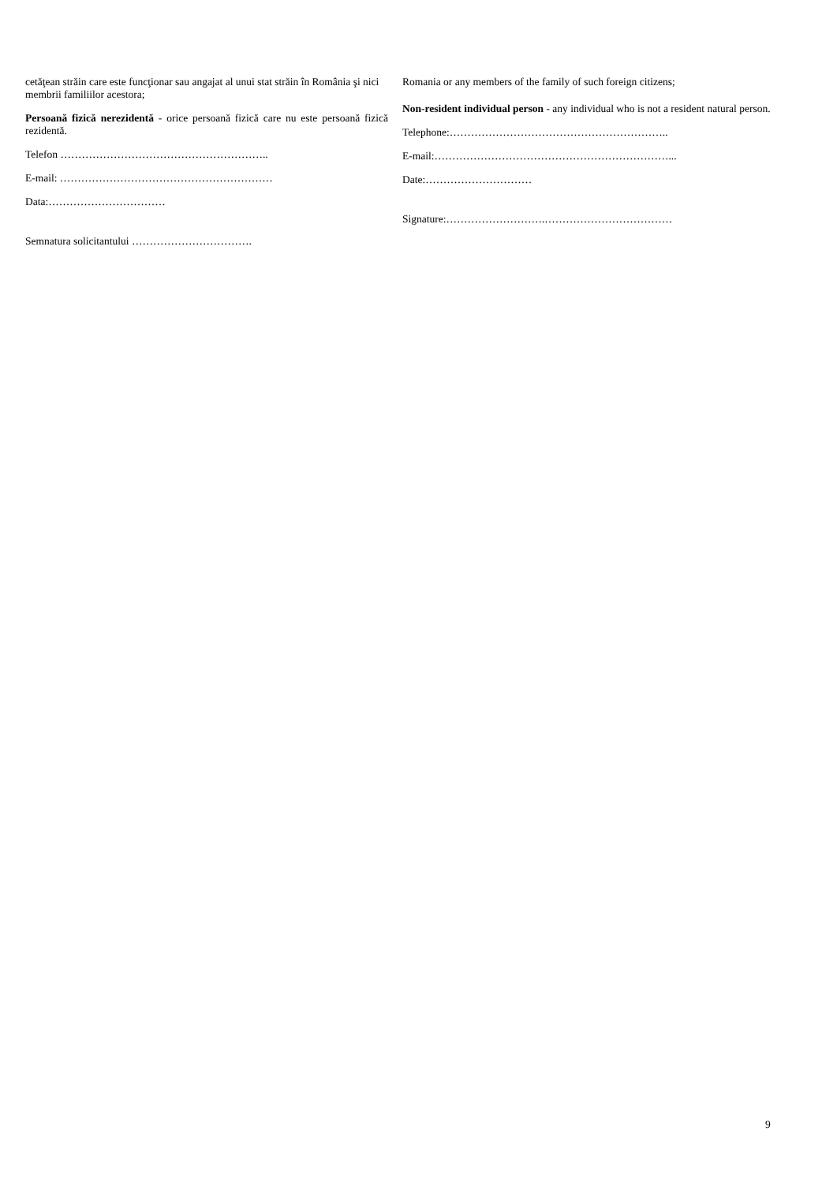cetăţean străin care este funcţionar sau angajat al unui stat străin în România şi nici membrii familiilor acestora;
Persoană fizică nerezidentă - orice persoană fizică care nu este persoană fizică rezidentă.
Telefon …………………………………………………..
E-mail: ……………………………………………………
Data:……………………………
Semnatura solicitantului …………………………….
Romania or any members of the family of such foreign citizens;
Non-resident individual person - any individual who is not a resident natural person.
Telephone:……………………………………………………..
E-mail:…………………………………………………………...
Date:…………………………
Signature:……………………….………………………………
9